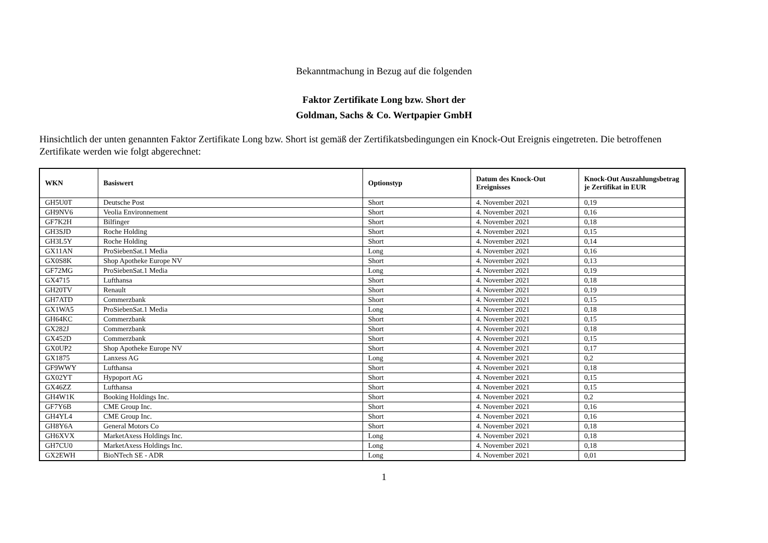Bekanntmachung in Bezug auf die folgenden
Faktor Zertifikate Long bzw. Short der
Goldman, Sachs & Co. Wertpapier GmbH
Hinsichtlich der unten genannten Faktor Zertifikate Long bzw. Short ist gemäß der Zertifikatsbedingungen ein Knock-Out Ereignis eingetreten. Die betroffenen Zertifikate werden wie folgt abgerechnet:
| WKN | Basiswert | Optionstyp | Datum des Knock-Out Ereignisses | Knock-Out Auszahlungsbetrag je Zertifikat in EUR |
| --- | --- | --- | --- | --- |
| GH5U0T | Deutsche Post | Short | 4. November 2021 | 0,19 |
| GH9NV6 | Veolia Environnement | Short | 4. November 2021 | 0,16 |
| GF7K2H | Bilfinger | Short | 4. November 2021 | 0,18 |
| GH3SJD | Roche Holding | Short | 4. November 2021 | 0,15 |
| GH3L5Y | Roche Holding | Short | 4. November 2021 | 0,14 |
| GX11AN | ProSiebenSat.1 Media | Long | 4. November 2021 | 0,16 |
| GX0S8K | Shop Apotheke Europe NV | Short | 4. November 2021 | 0,13 |
| GF72MG | ProSiebenSat.1 Media | Long | 4. November 2021 | 0,19 |
| GX4715 | Lufthansa | Short | 4. November 2021 | 0,18 |
| GH20TV | Renault | Short | 4. November 2021 | 0,19 |
| GH7ATD | Commerzbank | Short | 4. November 2021 | 0,15 |
| GX1WA5 | ProSiebenSat.1 Media | Long | 4. November 2021 | 0,18 |
| GH64KC | Commerzbank | Short | 4. November 2021 | 0,15 |
| GX282J | Commerzbank | Short | 4. November 2021 | 0,18 |
| GX452D | Commerzbank | Short | 4. November 2021 | 0,15 |
| GX0UP2 | Shop Apotheke Europe NV | Short | 4. November 2021 | 0,17 |
| GX1875 | Lanxess AG | Long | 4. November 2021 | 0,2 |
| GF9WWY | Lufthansa | Short | 4. November 2021 | 0,18 |
| GX02YT | Hypoport AG | Short | 4. November 2021 | 0,15 |
| GX46ZZ | Lufthansa | Short | 4. November 2021 | 0,15 |
| GH4W1K | Booking Holdings Inc. | Short | 4. November 2021 | 0,2 |
| GF7Y6B | CME Group Inc. | Short | 4. November 2021 | 0,16 |
| GH4YL4 | CME Group Inc. | Short | 4. November 2021 | 0,16 |
| GH8Y6A | General Motors Co | Short | 4. November 2021 | 0,18 |
| GH6XVX | MarketAxess Holdings Inc. | Long | 4. November 2021 | 0,18 |
| GH7CU0 | MarketAxess Holdings Inc. | Long | 4. November 2021 | 0,18 |
| GX2EWH | BioNTech SE - ADR | Long | 4. November 2021 | 0,01 |
1